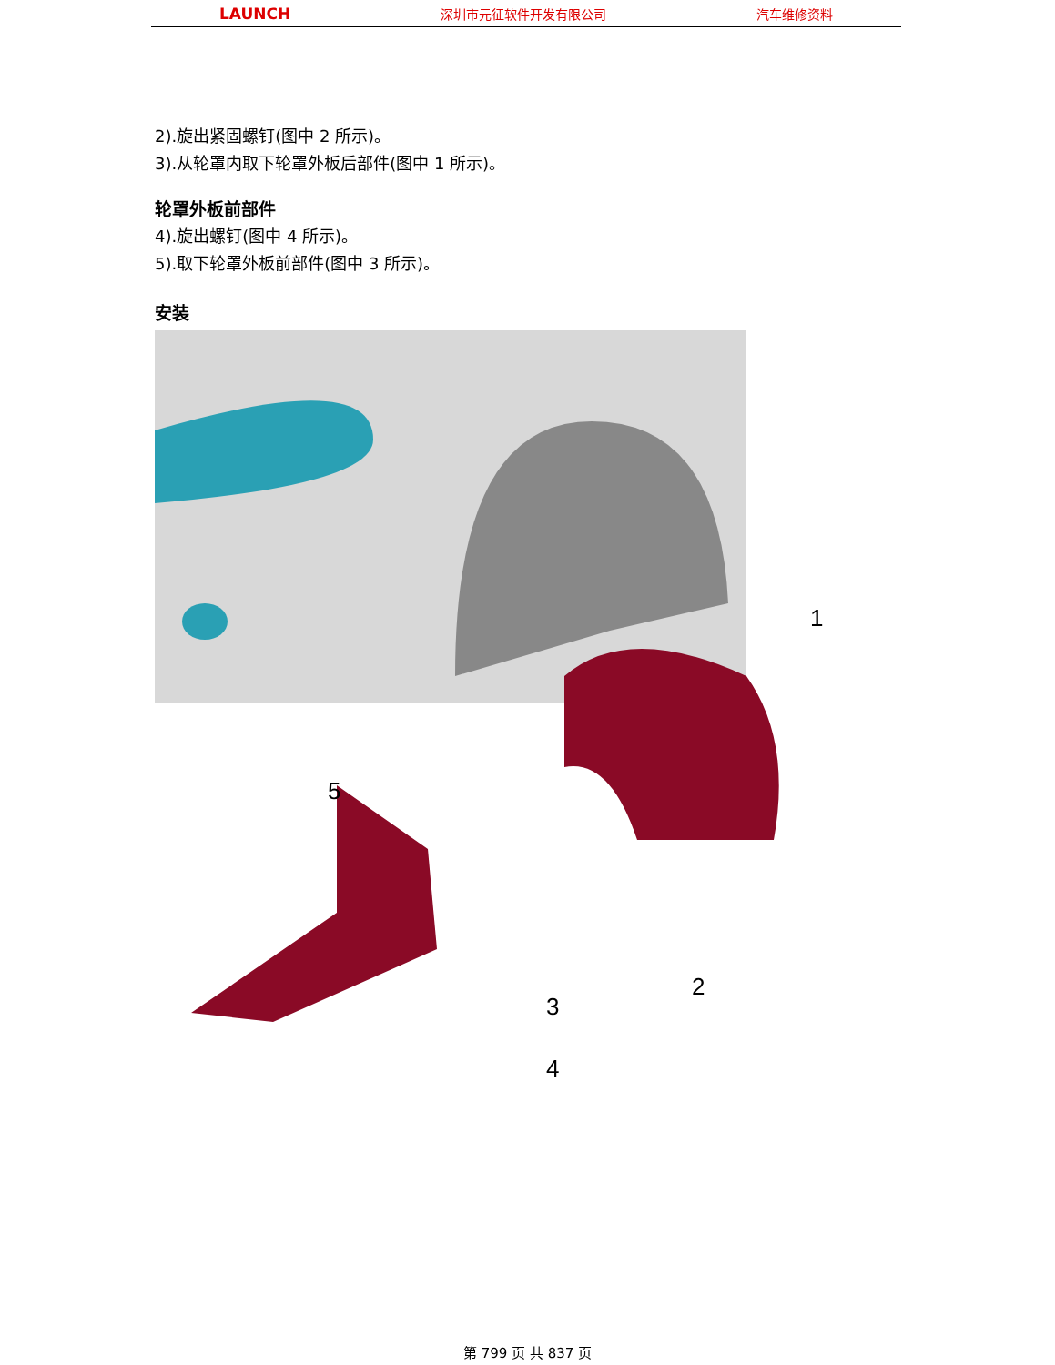LAUNCH 深圳市元征软件开发有限公司 汽车维修资料
2).旋出紧固螺钉(图中 2 所示)。
3).从轮罩内取下轮罩外板后部件(图中 1 所示)。
轮罩外板前部件
4).旋出螺钉(图中 4 所示)。
5).取下轮罩外板前部件(图中 3 所示)。
安装
1
2
3
4
5
第 799 页 共 837 页